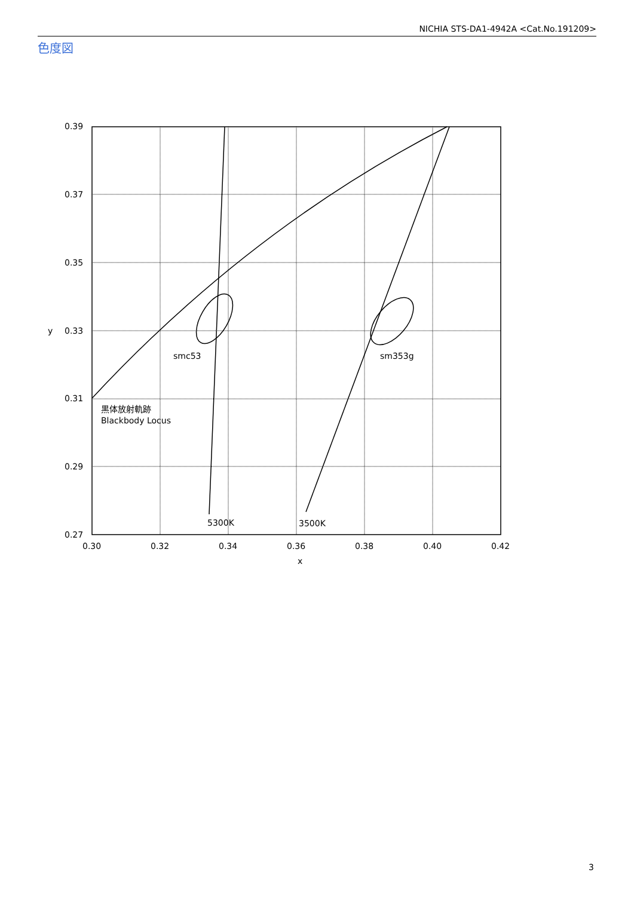NICHIA STS-DA1-4942A <Cat.No.191209>
色度図
0.39
0.37
0.35
0.33
0.31
0.29
0.27
y
0.30
0.32
0.34
0.36
0.38
0.40
0.42
x
smc53
sm353g
黒体放射軌跡
Blackbody Locus
5300K
3500K
3